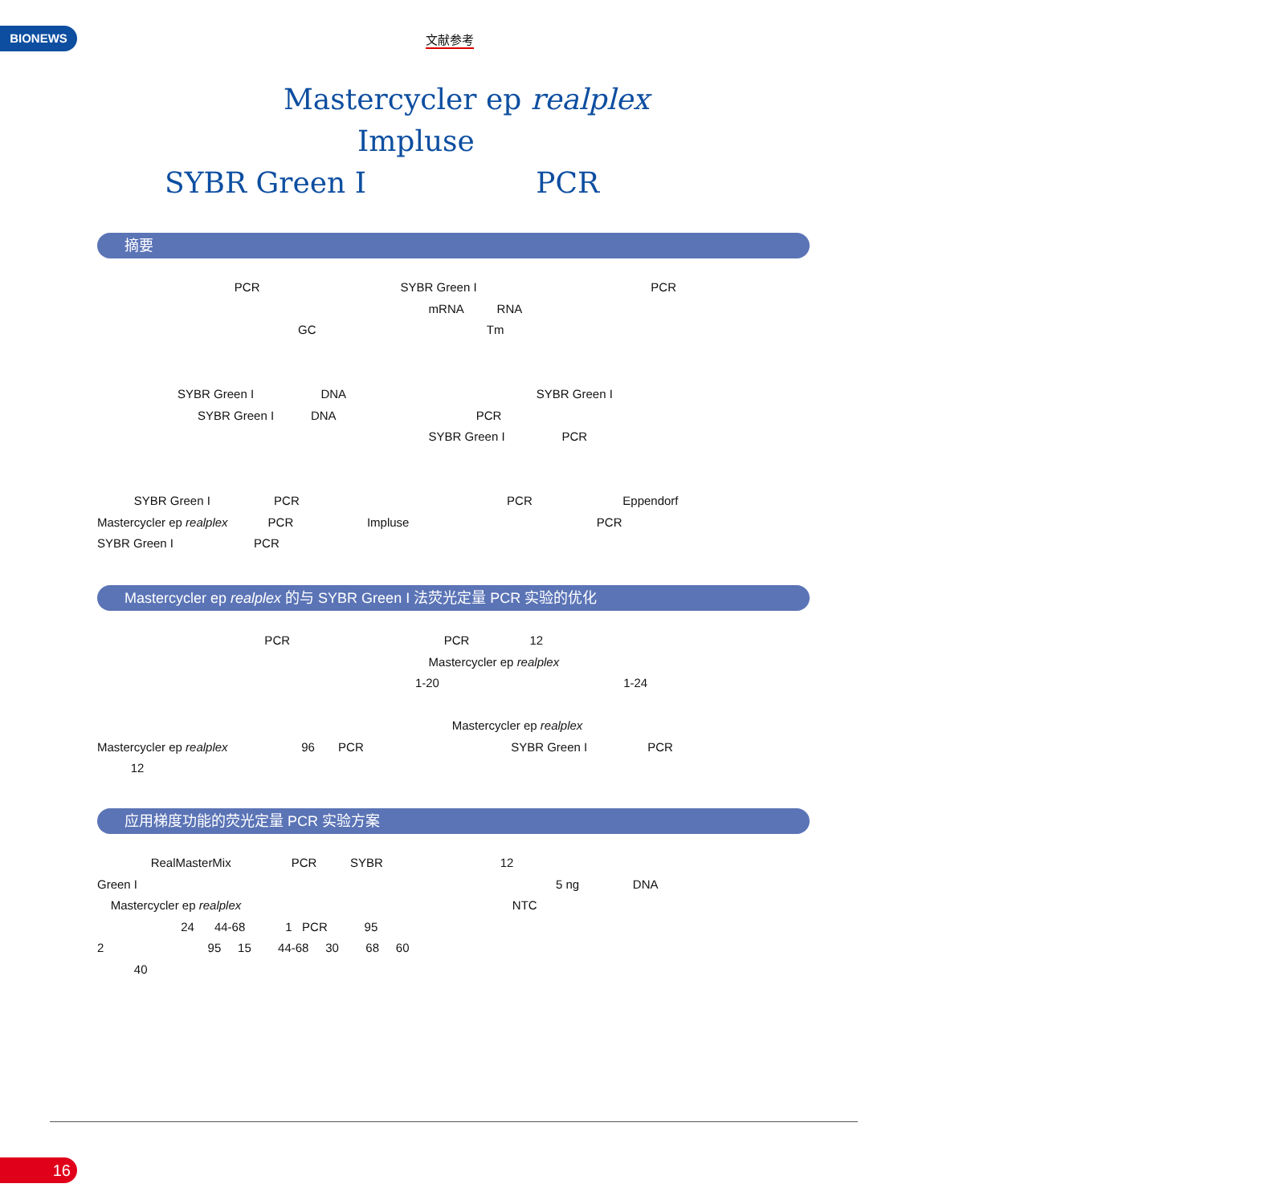BIONEWS 文献参考
Mastercycler ep realplex
Impluse
SYBR Green I PCR
摘要
PCR SYBR Green I PCR mRNA RNA GC Tm
SYBR Green I DNA SYBR Green I SYBR Green I DNA PCR SYBR Green I PCR
SYBR Green I PCR PCR Eppendorf Mastercycler ep realplex PCR Impluse PCR SYBR Green I PCR
Mastercycler ep realplex 的与 SYBR Green I 法荧光定量 PCR 实验的优化
PCR PCR 12 Mastercycler ep realplex 1-20 1-24
Mastercycler ep realplex Mastercycler ep realplex 96 PCR SYBR Green I PCR 12
应用梯度功能的荧光定量 PCR 实验方案
RealMasterMix PCR SYBR 12 Green I 5 ng DNA Mastercycler ep realplex NTC 24 44-68 1 PCR 95 2 95 15 44-68 30 68 60 40
16